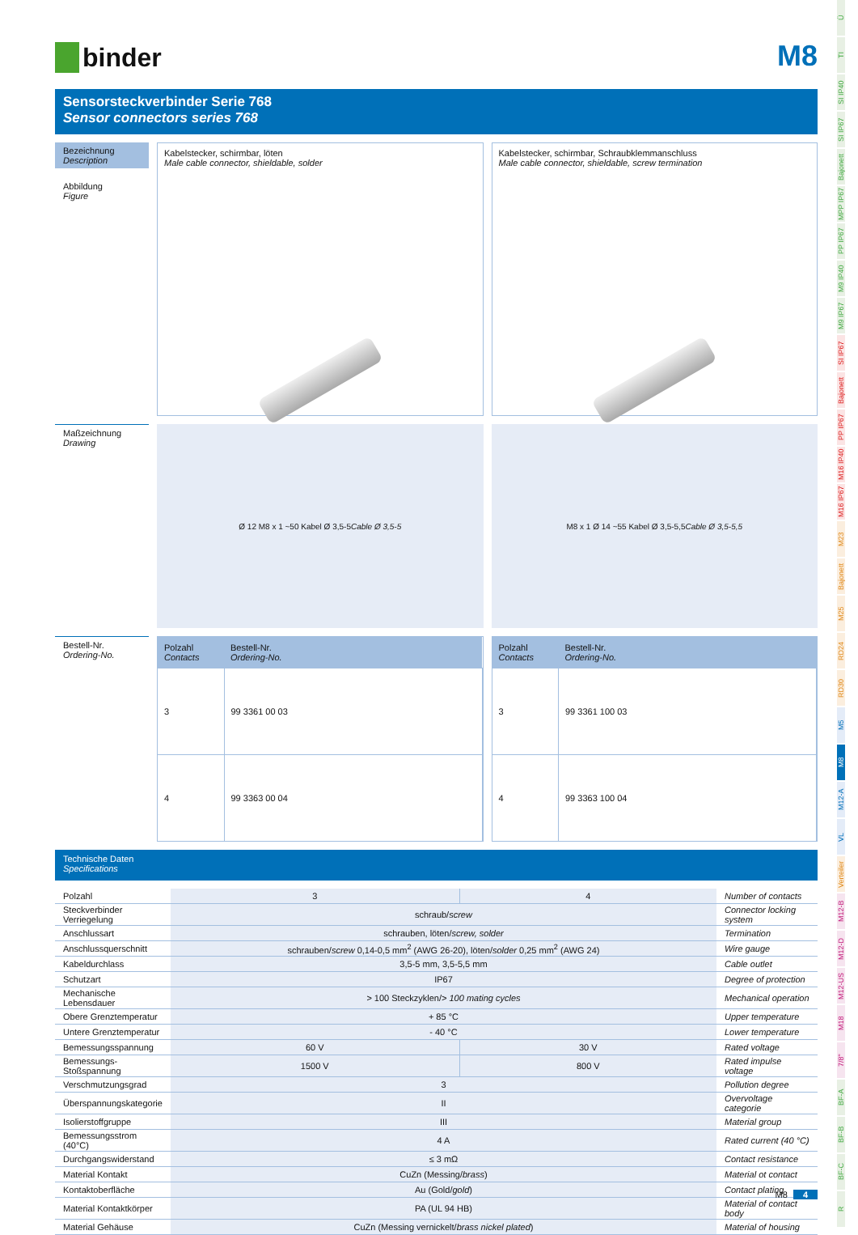binder
M8
Sensorsteckverbinder Serie 768
Sensor connectors series 768
Bezeichnung
Description
Abbildung
Figure
Kabelstecker, schirmbar, löten
Male cable connector, shieldable, solder
Kabelstecker, schirmbar, Schraubklemmanschluss
Male cable connector, shieldable, screw termination
Maßzeichnung
Drawing
Ø 12 M8 x 1 ~50 Kabel Ø 3,5-5 Cable Ø 3,5-5
M8 x 1 Ø 14 ~55 Kabel Ø 3,5-5,5 Cable Ø 3,5-5,5
Bestell-Nr.
Ordering-No.
| Polzahl Contacts | Bestell-Nr. Ordering-No. |
| --- | --- |
| 3 | 99 3361 00 03 |
| 4 | 99 3363 00 04 |
| Polzahl Contacts | Bestell-Nr. Ordering-No. |
| --- | --- |
| 3 | 99 3361 100 03 |
| 4 | 99 3363 100 04 |
Technische Daten
Specifications
| Polzahl | 3 | 4 | Number of contacts |
| Steckverbinder Verriegelung | schraub/ screw | | Connector locking system |
| Anschlussart | schrauben, löten/ screw, solder | | Termination |
| Anschlussquerschnitt | schrauben/ screw 0,14-0,5 mm<sup>2</sup> (AWG 26-20), löten/ solder 0,25 mm<sup>2</sup> (AWG 24) | | Wire gauge |
| Kabeldurchlass | 3,5-5 mm, 3,5-5,5 mm | | Cable outlet |
| Schutzart | IP67 | | Degree of protection |
| Mechanische Lebensdauer | > 100 Steckzyklen/ > 100 mating cycles | | Mechanical operation |
| Obere Grenztemperatur | + 85 °C | | Upper temperature |
| Untere Grenztemperatur | - 40 °C | | Lower temperature |
| Bemessungsspannung | 60 V | 30 V | Rated voltage |
| Bemessungs-Stoßspannung | 1500 V | 800 V | Rated impulse voltage |
| Verschmutzungsgrad | 3 | | Pollution degree |
| Überspannungskategorie | II | | Overvoltage categorie |
| Isolierstoffgruppe | III | | Material group |
| Bemessungsstrom (40°C) | 4 A | | Rated current (40 °C) |
| Durchgangswiderstand | ≤ 3 mΩ | | Contact resistance |
| Material Kontakt | CuZn (Messing/ brass ) | | Material ot contact |
| Kontaktoberfläche | Au (Gold/ gold ) | | Contact plating |
| Material Kontaktkörper | PA (UL 94 HB) | | Material of contact body |
| Material Gehäuse | CuZn (Messing vernickelt/ brass nickel plated ) | | Material of housing |
Ü
TI
SI IP40
SI IP67
Bajonett
MPP IP67
PP IP67
M9 IP40
M9 IP67
SI IP67
Bajonett
PP IP67
M16 IP40
M16 IP67
M23
Bajonett
M25
RD24
RD30
M5
M8
M12-A
VL
Verteiler
M12-B
M12-D
M12-US
M18
7/8"
BF-A
BF-B
BF-C
R
M8 4